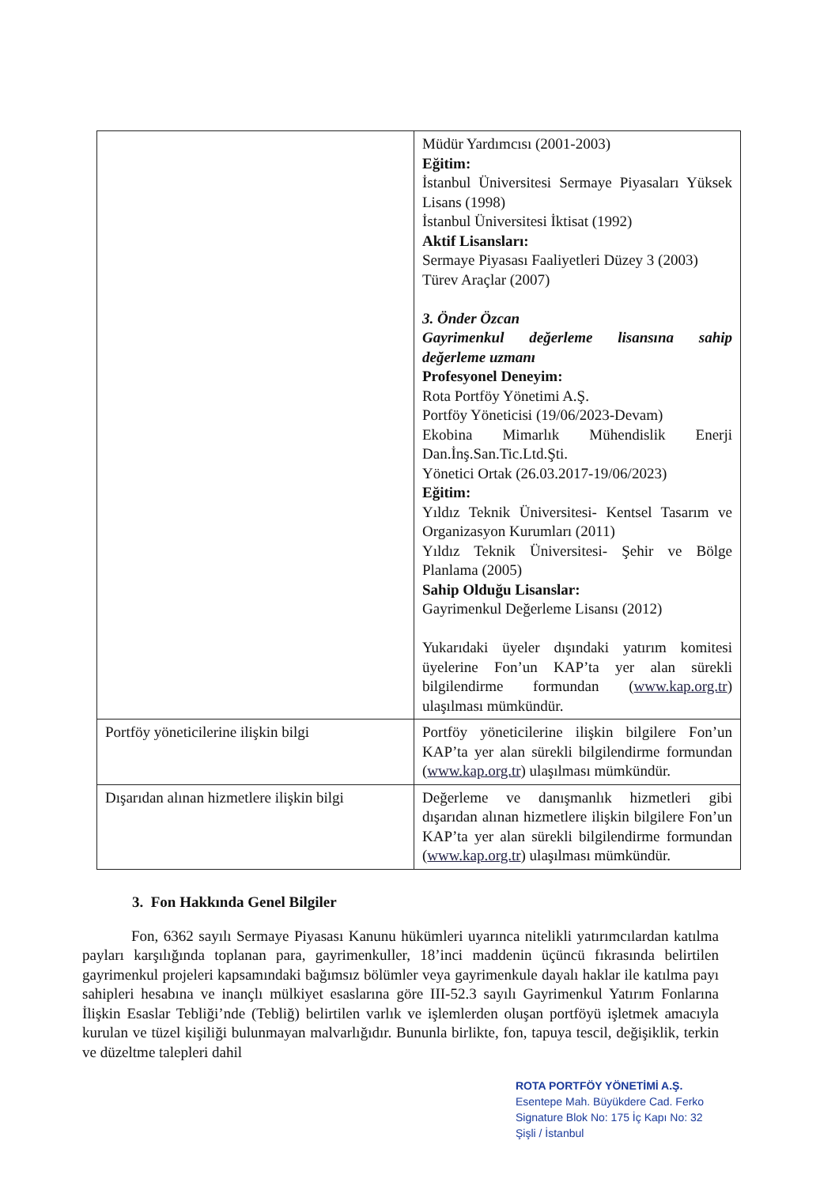| | Müdür Yardımcısı (2001-2003) Eğitim: İstanbul Üniversitesi Sermaye Piyasaları Yüksek Lisans (1998) İstanbul Üniversitesi İktisat (1992) Aktif Lisansları: Sermaye Piyasası Faaliyetleri Düzey 3 (2003) Türev Araçlar (2007) 3. Önder Özcan Gayrimenkul değerleme lisansına sahip değerleme uzmanı Profesyonel Deneyim: Rota Portföy Yönetimi A.Ş. Portföy Yöneticisi (19/06/2023-Devam) Ekobina Mimarlık Mühendislik Enerji Dan.İnş.San.Tic.Ltd.Şti. Yönetici Ortak (26.03.2017-19/06/2023) Eğitim: Yıldız Teknik Üniversitesi- Kentsel Tasarım ve Organizasyon Kurumları (2011) Yıldız Teknik Üniversitesi- Şehir ve Bölge Planlama (2005) Sahip Olduğu Lisanslar: Gayrimenkul Değerleme Lisansı (2012) Yukarıdaki üyeler dışındaki yatırım komitesi üyelerine Fon’un KAP’ta yer alan sürekli bilgilendirme formundan ( www.kap.org.tr ) ulaşılması mümkündür. |
| Portföy yöneticilerine ilişkin bilgi | Portföy yöneticilerine ilişkin bilgilere Fon’un KAP’ta yer alan sürekli bilgilendirme formundan ( www.kap.org.tr ) ulaşılması mümkündür. |
| Dışarıdan alınan hizmetlere ilişkin bilgi | Değerleme ve danışmanlık hizmetleri gibi dışarıdan alınan hizmetlere ilişkin bilgilere Fon’un KAP’ta yer alan sürekli bilgilendirme formundan ( www.kap.org.tr ) ulaşılması mümkündür. |
3. Fon Hakkında Genel Bilgiler
Fon, 6362 sayılı Sermaye Piyasası Kanunu hükümleri uyarınca nitelikli yatırımcılardan katılma payları karşılığında toplanan para, gayrimenkuller, 18’inci maddenin üçüncü fıkrasında belirtilen gayrimenkul projeleri kapsamındaki bağımsız bölümler veya gayrimenkule dayalı haklar ile katılma payı sahipleri hesabına ve inançlı mülkiyet esaslarına göre III-52.3 sayılı Gayrimenkul Yatırım Fonlarına İlişkin Esaslar Tebliği’nde (Tebliğ) belirtilen varlık ve işlemlerden oluşan portföyü işletmek amacıyla kurulan ve tüzel kişiliği bulunmayan malvarlığıdır. Bununla birlikte, fon, tapuya tescil, değişiklik, terkin ve düzeltme talepleri dahil
ROTA PORTFÖY YÖNETİMİ A.Ş.
Esentepe Mah. Büyükdere Cad. Ferko
Signature Blok No: 175 İç Kapı No: 32
Şişli / İstanbul